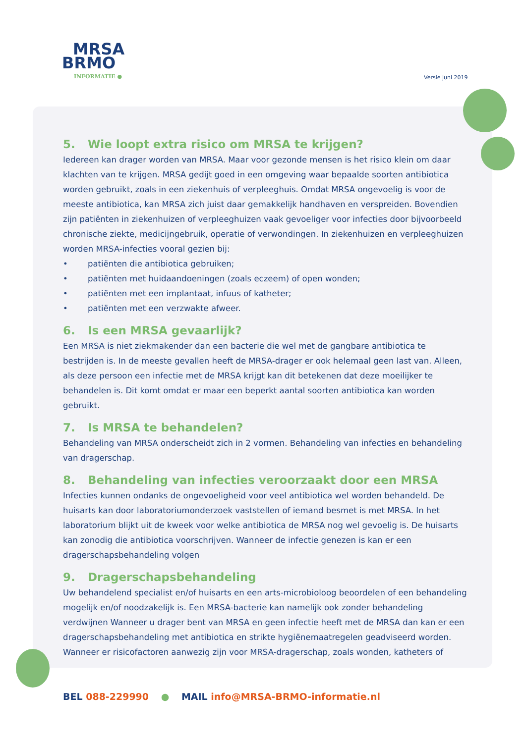MRSA
BRMO
INFORMATIE ●
Versie juni 2019
5. Wie loopt extra risico om MRSA te krijgen?
Iedereen kan drager worden van MRSA. Maar voor gezonde mensen is het risico klein om daar klachten van te krijgen. MRSA gedijt goed in een omgeving waar bepaalde soorten antibiotica worden gebruikt, zoals in een ziekenhuis of verpleeghuis. Omdat MRSA ongevoelig is voor de meeste antibiotica, kan MRSA zich juist daar gemakkelijk handhaven en verspreiden. Bovendien zijn patiënten in ziekenhuizen of verpleeghuizen vaak gevoeliger voor infecties door bijvoorbeeld chronische ziekte, medicijngebruik, operatie of verwondingen. In ziekenhuizen en verpleeghuizen worden MRSA-infecties vooral gezien bij:
• patiënten die antibiotica gebruiken;
• patiënten met huidaandoeningen (zoals eczeem) of open wonden;
• patiënten met een implantaat, infuus of katheter;
• patiënten met een verzwakte afweer.
6. Is een MRSA gevaarlijk?
Een MRSA is niet ziekmakender dan een bacterie die wel met de gangbare antibiotica te bestrijden is. In de meeste gevallen heeft de MRSA-drager er ook helemaal geen last van. Alleen, als deze persoon een infectie met de MRSA krijgt kan dit betekenen dat deze moeilijker te behandelen is. Dit komt omdat er maar een beperkt aantal soorten antibiotica kan worden gebruikt.
7. Is MRSA te behandelen?
Behandeling van MRSA onderscheidt zich in 2 vormen. Behandeling van infecties en behandeling van dragerschap.
8. Behandeling van infecties veroorzaakt door een MRSA
Infecties kunnen ondanks de ongevoeligheid voor veel antibiotica wel worden behandeld. De huisarts kan door laboratoriumonderzoek vaststellen of iemand besmet is met MRSA. In het laboratorium blijkt uit de kweek voor welke antibiotica de MRSA nog wel gevoelig is. De huisarts kan zonodig die antibiotica voorschrijven. Wanneer de infectie genezen is kan er een dragerschapsbehandeling volgen
9. Dragerschapsbehandeling
Uw behandelend specialist en/of huisarts en een arts-microbioloog beoordelen of een behandeling mogelijk en/of noodzakelijk is. Een MRSA-bacterie kan namelijk ook zonder behandeling verdwijnen Wanneer u drager bent van MRSA en geen infectie heeft met de MRSA dan kan er een dragerschapsbehandeling met antibiotica en strikte hygiënemaatregelen geadviseerd worden. Wanneer er risicofactoren aanwezig zijn voor MRSA-dragerschap, zoals wonden, katheters of
BEL 088-229990 ● MAIL info@MRSA-BRMO-informatie.nl